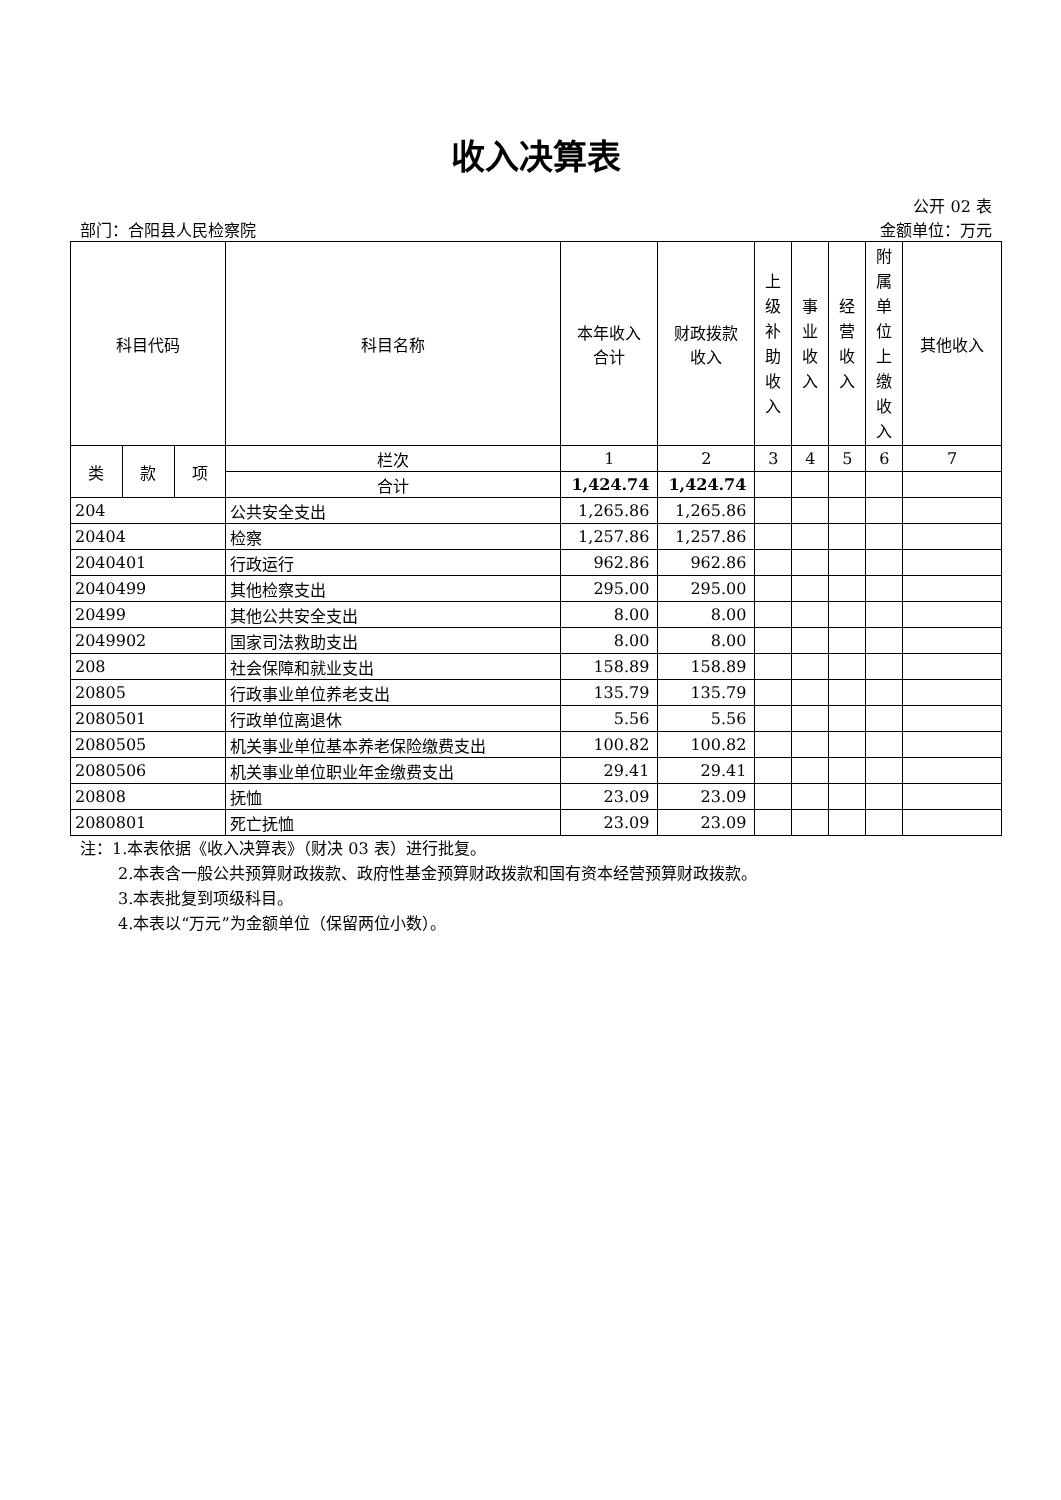收入决算表
公开 02 表
部门：合阳县人民检察院 金额单位：万元
| 科目代码 | | | 科目名称 | 本年收入 合计 | 财政拨款 收入 | 上 级 补 助 收 入 | 事 业 收 入 | 经 营 收 入 | 附 属 单 位 上 缴 收 入 | 其他收入 |
| --- | --- | --- | --- | --- | --- | --- | --- | --- | --- | --- |
| 类 | 款 | 项 | 栏次 | 1 | 2 | 3 | 4 | 5 | 6 | 7 |
| | | | 合计 | 1,424.74 | 1,424.74 | | | | | |
| 204 | | | 公共安全支出 | 1,265.86 | 1,265.86 | | | | | |
| 20404 | | | 检察 | 1,257.86 | 1,257.86 | | | | | |
| 2040401 | | | 行政运行 | 962.86 | 962.86 | | | | | |
| 2040499 | | | 其他检察支出 | 295.00 | 295.00 | | | | | |
| 20499 | | | 其他公共安全支出 | 8.00 | 8.00 | | | | | |
| 2049902 | | | 国家司法救助支出 | 8.00 | 8.00 | | | | | |
| 208 | | | 社会保障和就业支出 | 158.89 | 158.89 | | | | | |
| 20805 | | | 行政事业单位养老支出 | 135.79 | 135.79 | | | | | |
| 2080501 | | | 行政单位离退休 | 5.56 | 5.56 | | | | | |
| 2080505 | | | 机关事业单位基本养老保险缴费支出 | 100.82 | 100.82 | | | | | |
| 2080506 | | | 机关事业单位职业年金缴费支出 | 29.41 | 29.41 | | | | | |
| 20808 | | | 抚恤 | 23.09 | 23.09 | | | | | |
| 2080801 | | | 死亡抚恤 | 23.09 | 23.09 | | | | | |
注：1.本表依据《收入决算表》（财决 03 表）进行批复。
2.本表含一般公共预算财政拨款、政府性基金预算财政拨款和国有资本经营预算财政拨款。
3.本表批复到项级科目。
4.本表以“万元”为金额单位（保留两位小数）。